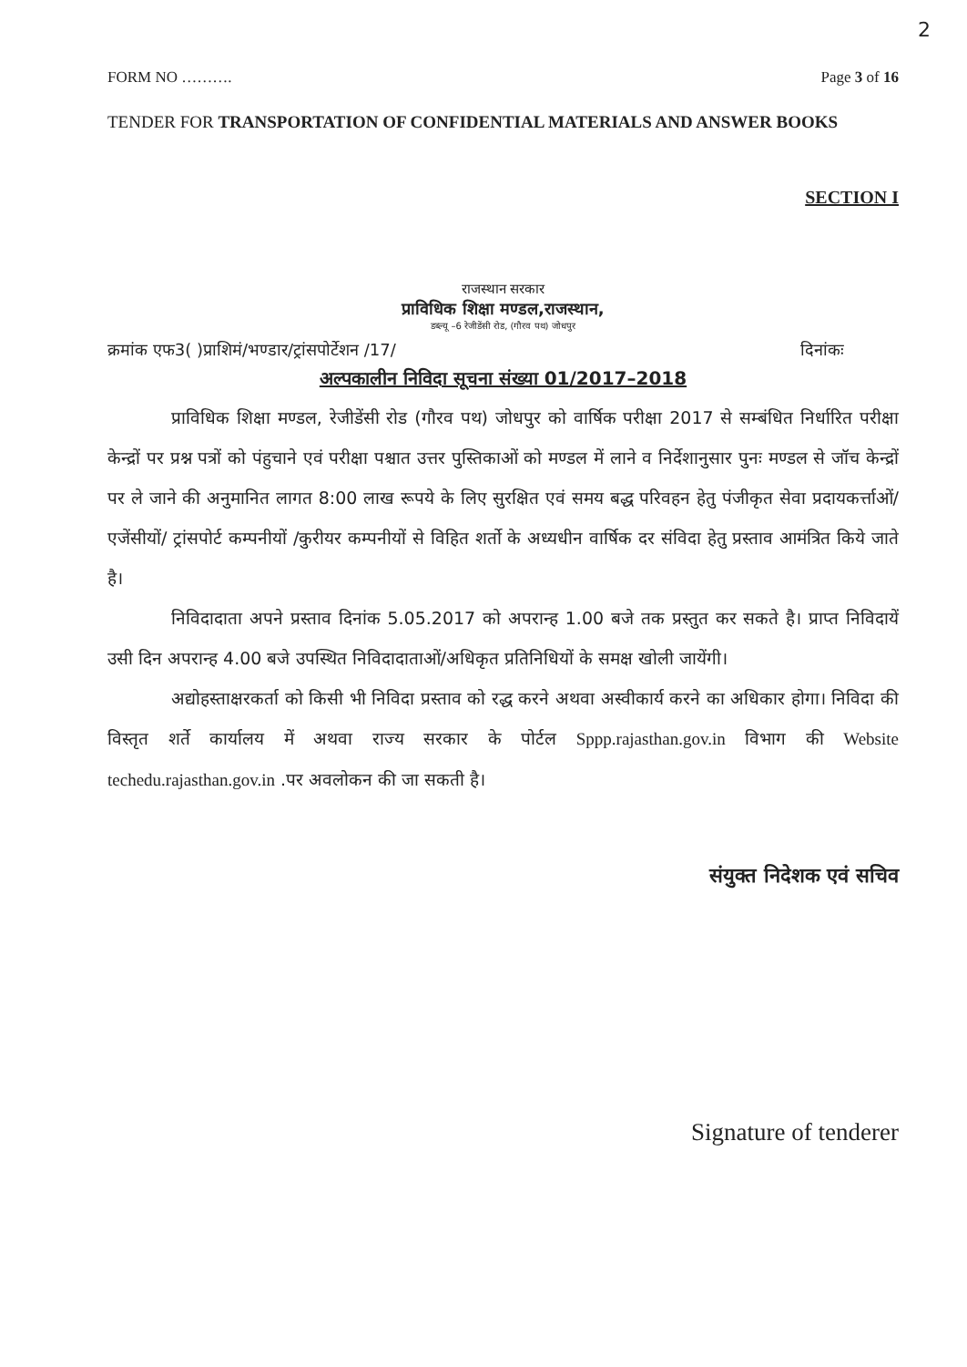2
FORM NO ………. Page 3 of 16
TENDER FOR TRANSPORTATION OF CONFIDENTIAL MATERIALS AND ANSWER BOOKS
SECTION I
राजस्थान सरकार
प्राविधिक शिक्षा मण्डल,राजस्थान,
डब्ल्यू –6 रेजीडेंसी रोड, (गौरव पथ) जोधपुर
क्रमांक एफ3( )प्राशिमं/भण्डार/ट्रांसपोर्टेशन /17/ दिनांकः
अल्पकालीन निविदा सूचना संख्या 01/2017–2018
प्राविधिक शिक्षा मण्डल, रेजीडेंसी रोड (गौरव पथ) जोधपुर को वार्षिक परीक्षा 2017 से सम्बंधित निर्धारित परीक्षा केन्द्रों पर प्रश्न पत्रों को पंहुचाने एवं परीक्षा पश्चात उत्तर पुस्तिकाओं को मण्डल में लाने व निर्देशानुसार पुनः मण्डल से जॉच केन्द्रों पर ले जाने की अनुमानित लागत 8:00 लाख रूपये के लिए सुरक्षित एवं समय बद्ध परिवहन हेतु पंजीकृत सेवा प्रदायकर्त्ताओं/एजेंसीयों/ ट्रांसपोर्ट कम्पनीयों /कुरीयर कम्पनीयों से विहित शर्तो के अध्यधीन वार्षिक दर संविदा हेतु प्रस्ताव आमंत्रित किये जाते है।
निविदादाता अपने प्रस्ताव दिनांक 5.05.2017 को अपरान्ह 1.00 बजे तक प्रस्तुत कर सकते है। प्राप्त निविदायें उसी दिन अपरान्ह 4.00 बजे उपस्थित निविदादाताओं/अधिकृत प्रतिनिधियों के समक्ष खोली जायेंगी।
अद्योहस्ताक्षरकर्ता को किसी भी निविदा प्रस्ताव को रद्ध करने अथवा अस्वीकार्य करने का अधिकार होगा। निविदा की विस्तृत शर्ते कार्यालय में अथवा राज्य सरकार के पोर्टल Sppp.rajasthan.gov.in विभाग की Website techedu.rajasthan.gov.in .पर अवलोकन की जा सकती है।
संयुक्त निदेशक एवं सचिव
Signature of tenderer